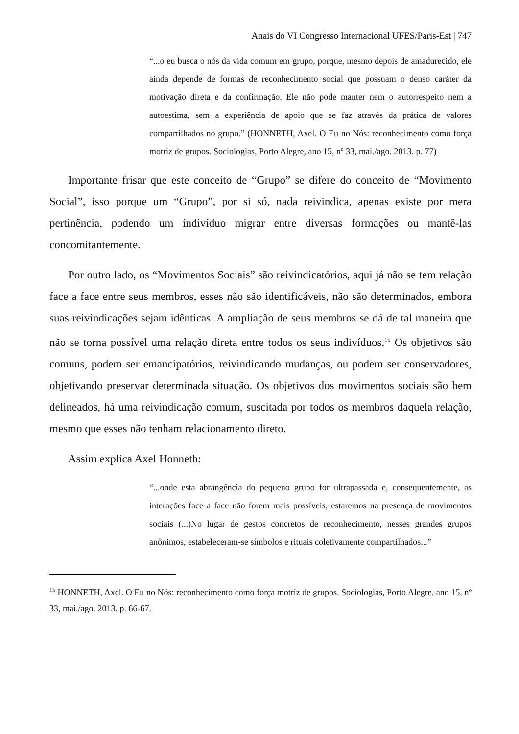Anais do VI Congresso Internacional UFES/Paris-Est | 747
“...o eu busca o nós da vida comum em grupo, porque, mesmo depois de amadurecido, ele ainda depende de formas de reconhecimento social que possuam o denso caráter da motivação direta e da confirmação. Ele não pode manter nem o autorrespeito nem a autoestima, sem a experiência de apoio que se faz através da prática de valores compartilhados no grupo.” (HONNETH, Axel. O Eu no Nós: reconhecimento como força motriz de grupos. Sociologias, Porto Alegre, ano 15, nº 33, mai./ago. 2013. p. 77)
Importante frisar que este conceito de “Grupo” se difere do conceito de “Movimento Social”, isso porque um “Grupo”, por si só, nada reivindica, apenas existe por mera pertinência, podendo um indivíduo migrar entre diversas formações ou mantê-las concomitantemente.
Por outro lado, os “Movimentos Sociais” são reivindicatórios, aqui já não se tem relação face a face entre seus membros, esses não são identificáveis, não são determinados, embora suas reivindicações sejam idênticas. A ampliação de seus membros se dá de tal maneira que não se torna possível uma relação direta entre todos os seus indivíduos.<sup>15</sup> Os objetivos são comuns, podem ser emancipatórios, reivindicando mudanças, ou podem ser conservadores, objetivando preservar determinada situação. Os objetivos dos movimentos sociais são bem delineados, há uma reivindicação comum, suscitada por todos os membros daquela relação, mesmo que esses não tenham relacionamento direto.
Assim explica Axel Honneth:
“...onde esta abrangência do pequeno grupo for ultrapassada e, consequentemente, as interações face a face não forem mais possíveis, estaremos na presença de movimentos sociais (...)No lugar de gestos concretos de reconhecimento, nesses grandes grupos anônimos, estabeleceram-se símbolos e rituais coletivamente compartilhados...”
<sup>15</sup> HONNETH, Axel. O Eu no Nós: reconhecimento como força motriz de grupos. Sociologias, Porto Alegre, ano 15, nº 33, mai./ago. 2013. p. 66-67.